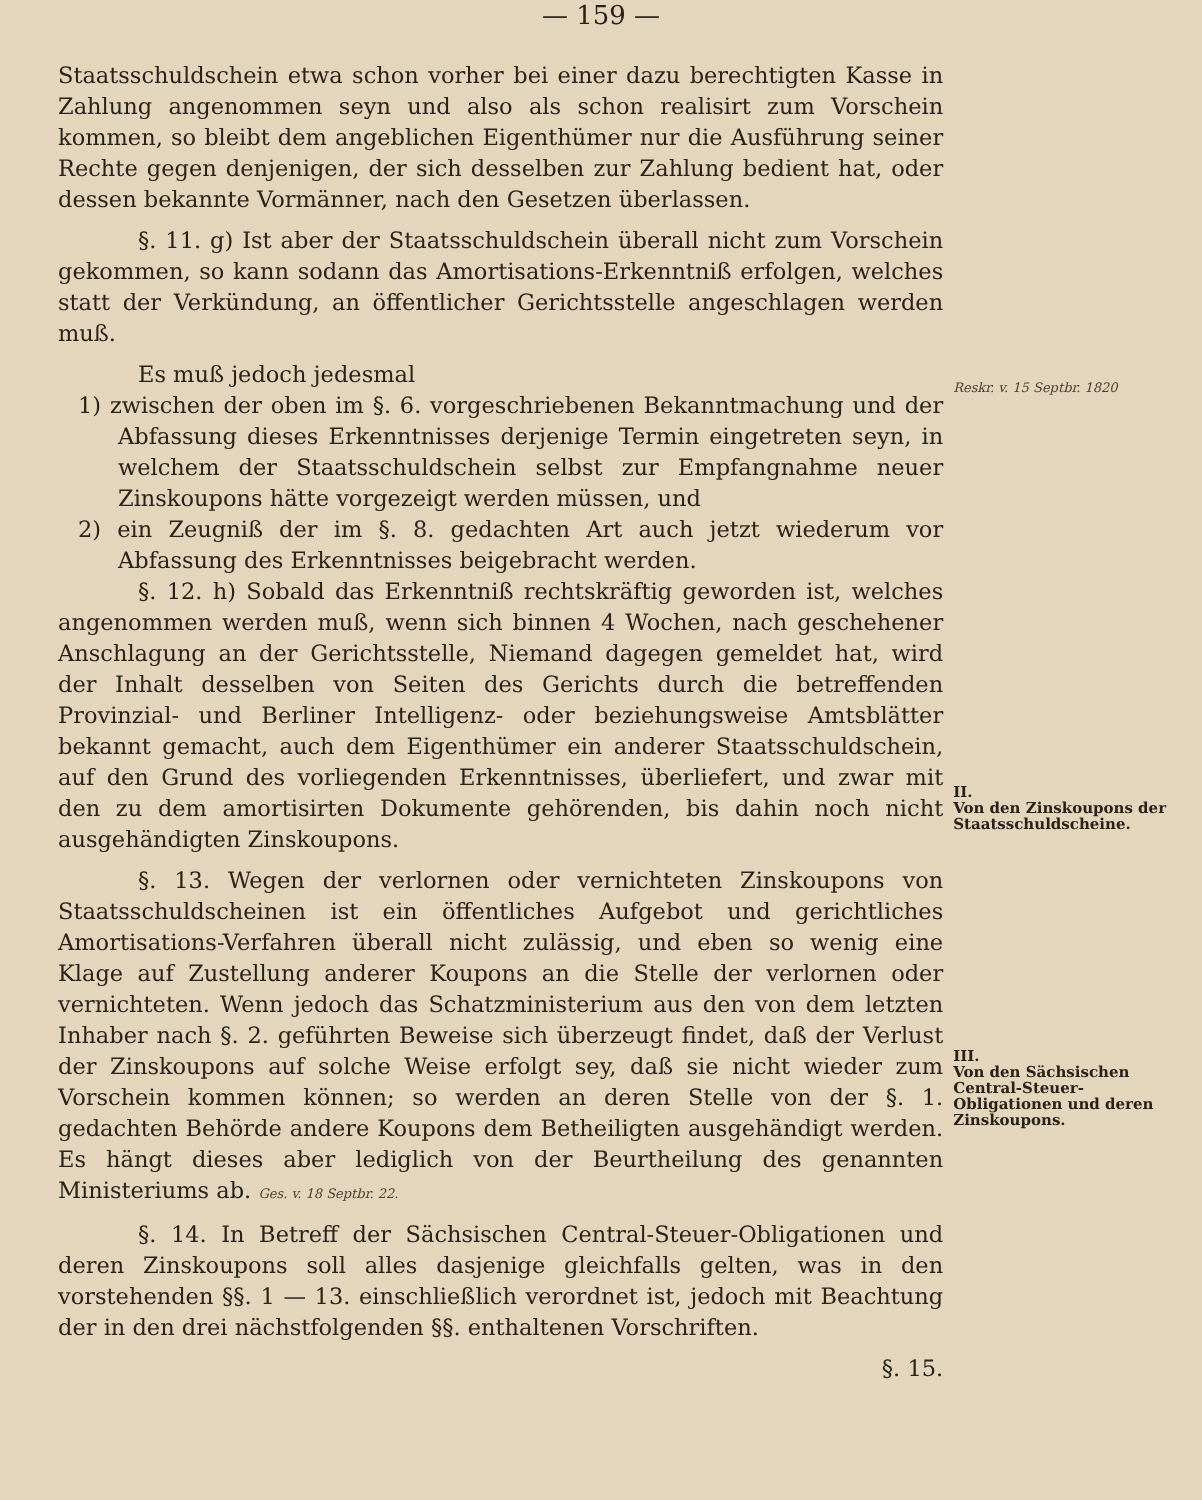— 159 —
Staatsschuldschein etwa schon vorher bei einer dazu berechtigten Kasse in Zahlung angenommen seyn und also als schon realisirt zum Vorschein kommen, so bleibt dem angeblichen Eigenthümer nur die Ausführung seiner Rechte gegen denjenigen, der sich desselben zur Zahlung bedient hat, oder dessen bekannte Vormänner, nach den Gesetzen überlassen.
§. 11. g) Ist aber der Staatsschuldschein überall nicht zum Vorschein gekommen, so kann sodann das Amortisations-Erkenntniß erfolgen, welches statt der Verkündung, an öffentlicher Gerichtsstelle angeschlagen werden muß.
Es muß jedoch jedesmal
1) zwischen der oben im §. 6. vorgeschriebenen Bekanntmachung und der Abfassung dieses Erkenntnisses derjenige Termin eingetreten seyn, in welchem der Staatsschuldschein selbst zur Empfangnahme neuer Zinskoupons hätte vorgezeigt werden müssen, und
2) ein Zeugniß der im §. 8. gedachten Art auch jetzt wiederum vor Abfassung des Erkenntnisses beigebracht werden.
§. 12. h) Sobald das Erkenntniß rechtskräftig geworden ist, welches angenommen werden muß, wenn sich binnen 4 Wochen, nach geschehener Anschlagung an der Gerichtsstelle, Niemand dagegen gemeldet hat, wird der Inhalt desselben von Seiten des Gerichts durch die betreffenden Provinzial- und Berliner Intelligenz- oder beziehungsweise Amtsblätter bekannt gemacht, auch dem Eigenthümer ein anderer Staatsschuldschein, auf den Grund des vorliegenden Erkenntnisses, überliefert, und zwar mit den zu dem amortisirten Dokumente gehörenden, bis dahin noch nicht ausgehändigten Zinskoupons.
§. 13. Wegen der verlornen oder vernichteten Zinskoupons von Staatsschuldscheinen ist ein öffentliches Aufgebot und gerichtliches Amortisations-Verfahren überall nicht zulässig, und eben so wenig eine Klage auf Zustellung anderer Koupons an die Stelle der verlornen oder vernichteten. Wenn jedoch das Schatzministerium aus den von dem letzten Inhaber nach §. 2. geführten Beweise sich überzeugt findet, daß der Verlust der Zinskoupons auf solche Weise erfolgt sey, daß sie nicht wieder zum Vorschein kommen können; so werden an deren Stelle von der §. 1. gedachten Behörde andere Koupons dem Betheiligten ausgehändigt werden. Es hängt dieses aber lediglich von der Beurtheilung des genannten Ministeriums ab. Ges. v. 18 Septbr. 22.
§. 14. In Betreff der Sächsischen Central-Steuer-Obligationen und deren Zinskoupons soll alles dasjenige gleichfalls gelten, was in den vorstehenden §§. 1 — 13. einschließlich verordnet ist, jedoch mit Beachtung der in den drei nächstfolgenden §§. enthaltenen Vorschriften.
§. 15.
Reskr. v. 15 Septbr. 1820
II.
Von den Zinskoupons der Staatsschuldscheine.
III.
Von den Sächsischen Central-Steuer-Obligationen und deren Zinskoupons.